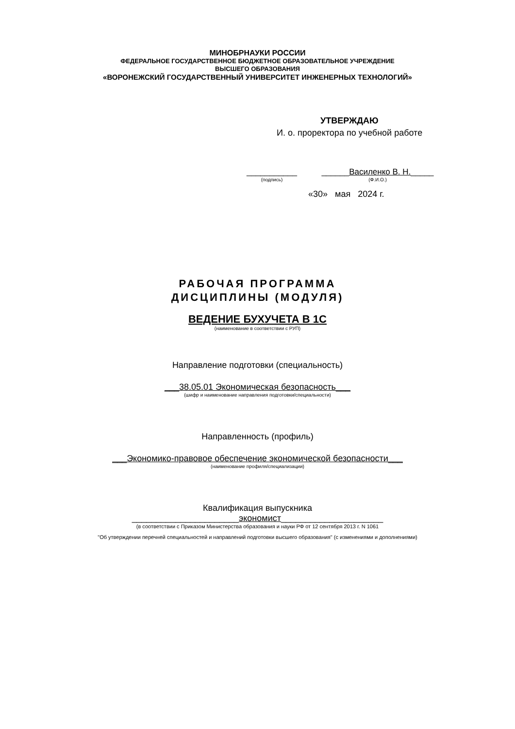МИНОБРНАУКИ РОССИИ
ФЕДЕРАЛЬНОЕ ГОСУДАРСТВЕННОЕ БЮДЖЕТНОЕ ОБРАЗОВАТЕЛЬНОЕ УЧРЕЖДЕНИЕ
ВЫСШЕГО ОБРАЗОВАНИЯ
«ВОРОНЕЖСКИЙ ГОСУДАРСТВЕННЫЙ УНИВЕРСИТЕТ ИНЖЕНЕРНЫХ ТЕХНОЛОГИЙ»
УТВЕРЖДАЮ
И. о. проректора по учебной работе
___________
(подпись)
______Василенко В. Н._____
(Ф.И.О.)
«30» мая 2024 г.
РАБОЧАЯ ПРОГРАММА
ДИСЦИПЛИНЫ (МОДУЛЯ)
ВЕДЕНИЕ БУХУЧЕТА В 1С
(наименование в соответствии с РУП)
Направление подготовки (специальность)
___38.05.01 Экономическая безопасность___
(шифр и наименование направления подготовки/специальности)
Направленность (профиль)
___Экономико-правовое обеспечение экономической безопасности___
(наименование профиля/специализации)
Квалификация выпускника
______________________экономист_____________________
(в соответствии с Приказом Министерства образования и науки РФ от 12 сентября 2013 г. N 1061
"Об утверждении перечней специальностей и направлений подготовки высшего образования" (с изменениями и дополнениями)